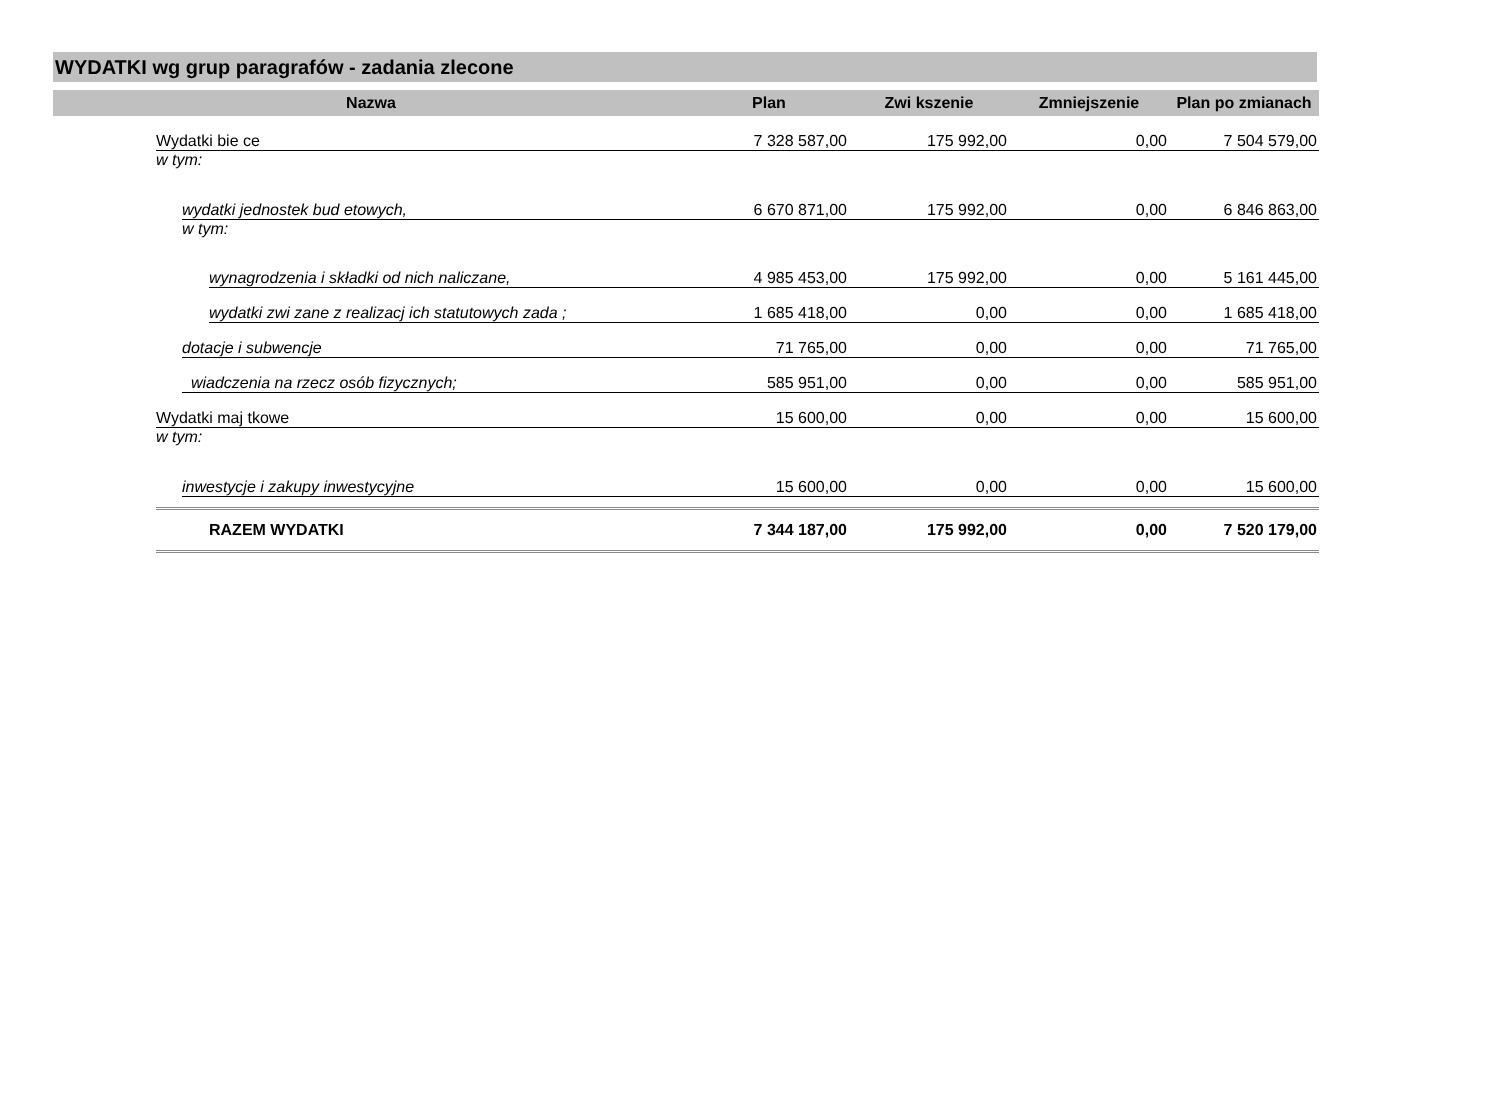WYDATKI wg grup paragrafów - zadania zlecone
| Nazwa | | | | Plan | Zwi kszenie | Zmniejszenie | Plan po zmianach |
| --- | --- | --- | --- | --- | --- | --- | --- |
| | Wydatki bie ce | | | 7 328 587,00 | 175 992,00 | 0,00 | 7 504 579,00 |
| | w tym: | | | | | | |
| | | wydatki jednostek bud etowych, | | 6 670 871,00 | 175 992,00 | 0,00 | 6 846 863,00 |
| | | w tym: | | | | | |
| | | | wynagrodzenia i składki od nich naliczane, | 4 985 453,00 | 175 992,00 | 0,00 | 5 161 445,00 |
| | | | wydatki zwi zane z realizacj ich statutowych zada ; | 1 685 418,00 | 0,00 | 0,00 | 1 685 418,00 |
| | | dotacje i subwencje | | 71 765,00 | 0,00 | 0,00 | 71 765,00 |
| | | wiadczenia na rzecz osób fizycznych; | | 585 951,00 | 0,00 | 0,00 | 585 951,00 |
| | Wydatki maj tkowe | | | 15 600,00 | 0,00 | 0,00 | 15 600,00 |
| | w tym: | | | | | | |
| | | inwestycje i zakupy inwestycyjne | | 15 600,00 | 0,00 | 0,00 | 15 600,00 |
| | | | RAZEM WYDATKI | 7 344 187,00 | 175 992,00 | 0,00 | 7 520 179,00 |